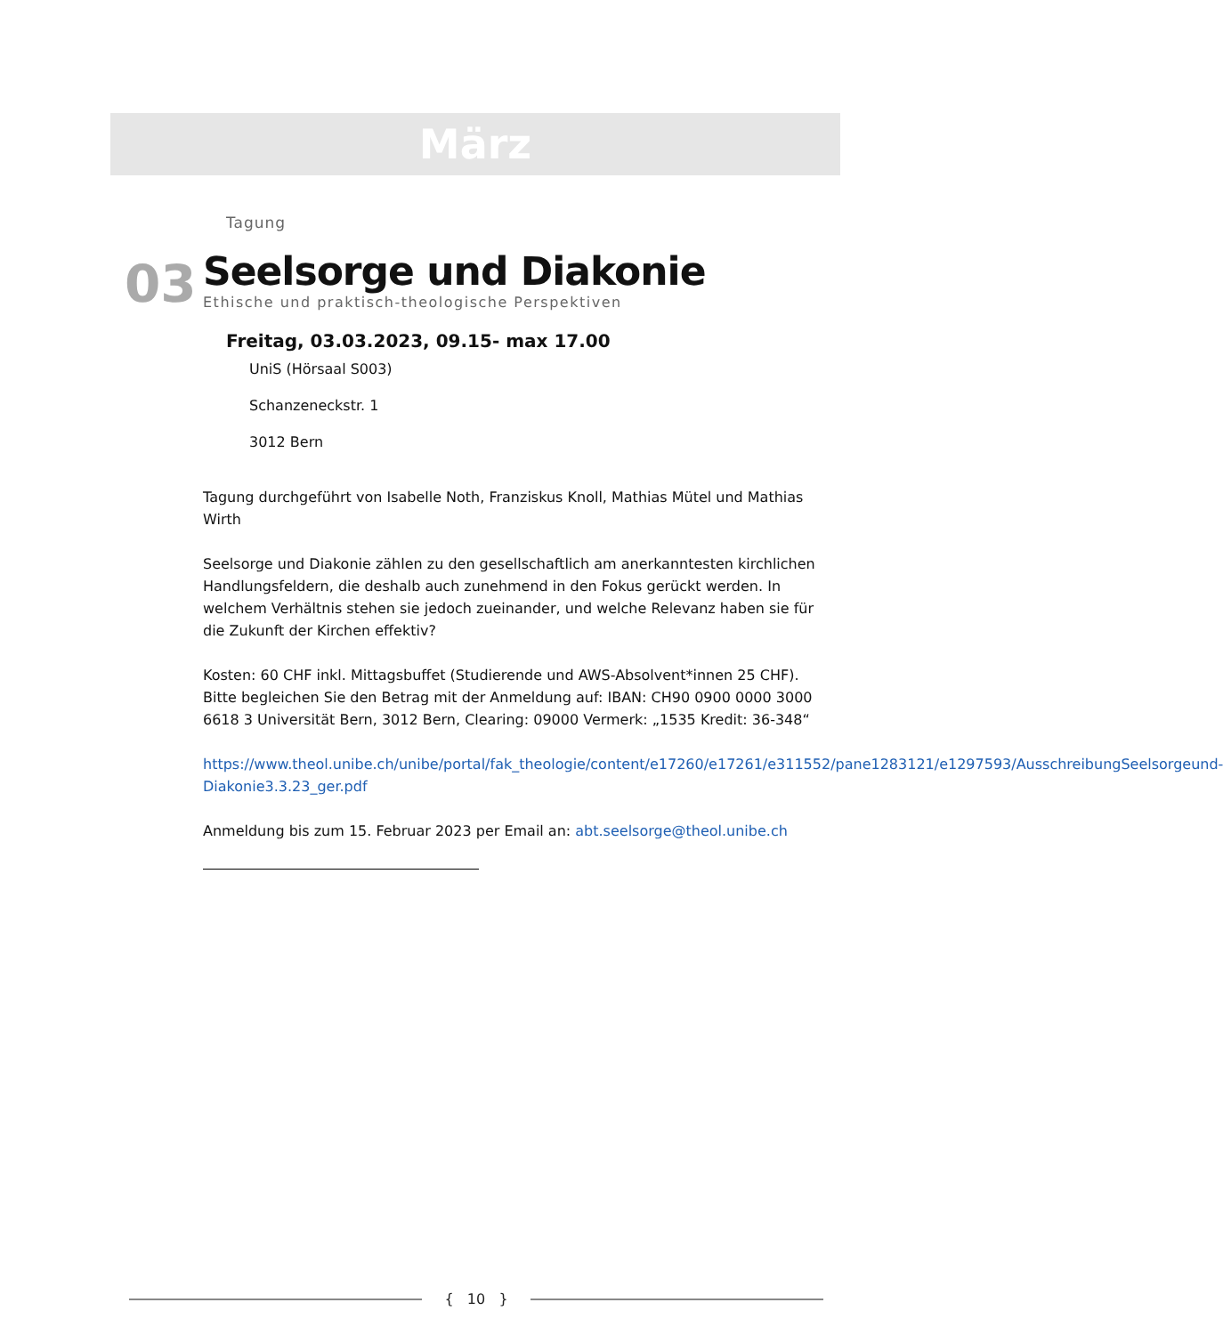März
Tagung
03
Seelsorge und Diakonie
Ethische und praktisch-theologische Perspektiven
Freitag, 03.03.2023, 09.15- max 17.00
UniS (Hörsaal S003)
Schanzeneckstr. 1
3012 Bern
Tagung durchgeführt von Isabelle Noth, Franziskus Knoll, Mathias Mütel und Mathias Wirth
Seelsorge und Diakonie zählen zu den gesellschaftlich am anerkanntesten kirchlichen Handlungsfeldern, die deshalb auch zunehmend in den Fokus gerückt werden. In welchem Verhältnis stehen sie jedoch zueinander, und welche Relevanz haben sie für die Zukunft der Kirchen effektiv?
Kosten: 60 CHF inkl. Mittagsbuffet (Studierende und AWS-Absolvent*innen 25 CHF). Bitte begleichen Sie den Betrag mit der Anmeldung auf: IBAN: CH90 0900 0000 3000 6618 3 Universität Bern, 3012 Bern, Clearing: 09000 Vermerk: „1535 Kredit: 36-348“
https://www.theol.unibe.ch/unibe/portal/fak_theologie/content/e17260/e17261/e311552/pane1283121/e1297593/AusschreibungSeelsorgeund-Diakonie3.3.23_ger.pdf
Anmeldung bis zum 15. Februar 2023 per Email an: abt.seelsorge@theol.unibe.ch
{ 10 }